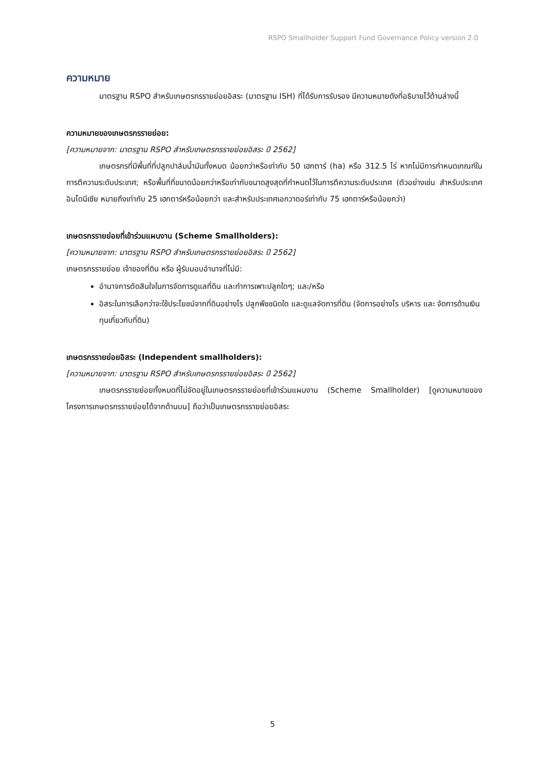RSPO Smallholder Support Fund Governance Policy version 2.0
ความหมาย
มาตรฐาน RSPO สำหรับเกษตรกรรายย่อยอิสระ (มาตรฐาน ISH) ที่ได้รับการรับรอง มีความหมายดังที่อธิบายไว้ด้านล่างนี้
ความหมายของเกษตรกรรายย่อย:
[ความหมายจาก: มาตรฐาน RSPO สำหรับเกษตรกรรายย่อยอิสระ ปี 2562]
เกษตรกรที่มีพื้นที่ที่ปลูกปาล์มน้ำมันทั้งหมด น้อยกว่าหรือเท่ากับ 50 เฮกตาร์ (ha) หรือ 312.5 ไร่ หากไม่มีการกำหนดเกณฑ์ในการตีความระดับประเทศ; หรือพื้นที่ที่ขนาดน้อยกว่าหรือเท่ากับขนาดสูงสุดที่กำหนดไว้ในการตีความระดับประเทศ (ตัวอย่างเช่น สำหรับประเทศอินโดนีเซีย หมายถึงเท่ากับ 25 เฮกตาร์หรือน้อยกว่า และสำหรับประเทศเอกวาดอร์เท่ากับ 75 เฮกตาร์หรือน้อยกว่า)
เกษตรกรรายย่อยที่เข้าร่วมแผนงาน (Scheme Smallholders):
[ความหมายจาก: มาตรฐาน RSPO สำหรับเกษตรกรรายย่อยอิสระ ปี 2562]
เกษตรกรรายย่อย เจ้าของที่ดิน หรือ ผู้รับมอบอำนาจที่ไม่มี:
อำนาจการตัดสินใจในการจัดการดูแลที่ดิน และทำการเพาะปลูกใดๆ; และ/หรือ
อิสระในการเลือกว่าจะใช้ประโยชน์จากที่ดินอย่างไร ปลูกพืชชนิดใด และดูแลจัดการที่ดิน (จัดการอย่างไร บริหาร และ จัดการด้านเงินทุนเกี่ยวกับที่ดิน)
เกษตรกรรายย่อยอิสระ (Independent smallholders):
[ความหมายจาก: มาตรฐาน RSPO สำหรับเกษตรกรรายย่อยอิสระ ปี 2562]
เกษตรกรรายย่อยทั้งหมดที่ไม่จัดอยู่ในเกษตรกรรายย่อยที่เข้าร่วมแผนงาน (Scheme Smallholder) [ดูความหมายของโครงการเกษตรกรรายย่อยได้จากด้านบน] ถือว่าเป็นเกษตรกรรายย่อยอิสระ
5